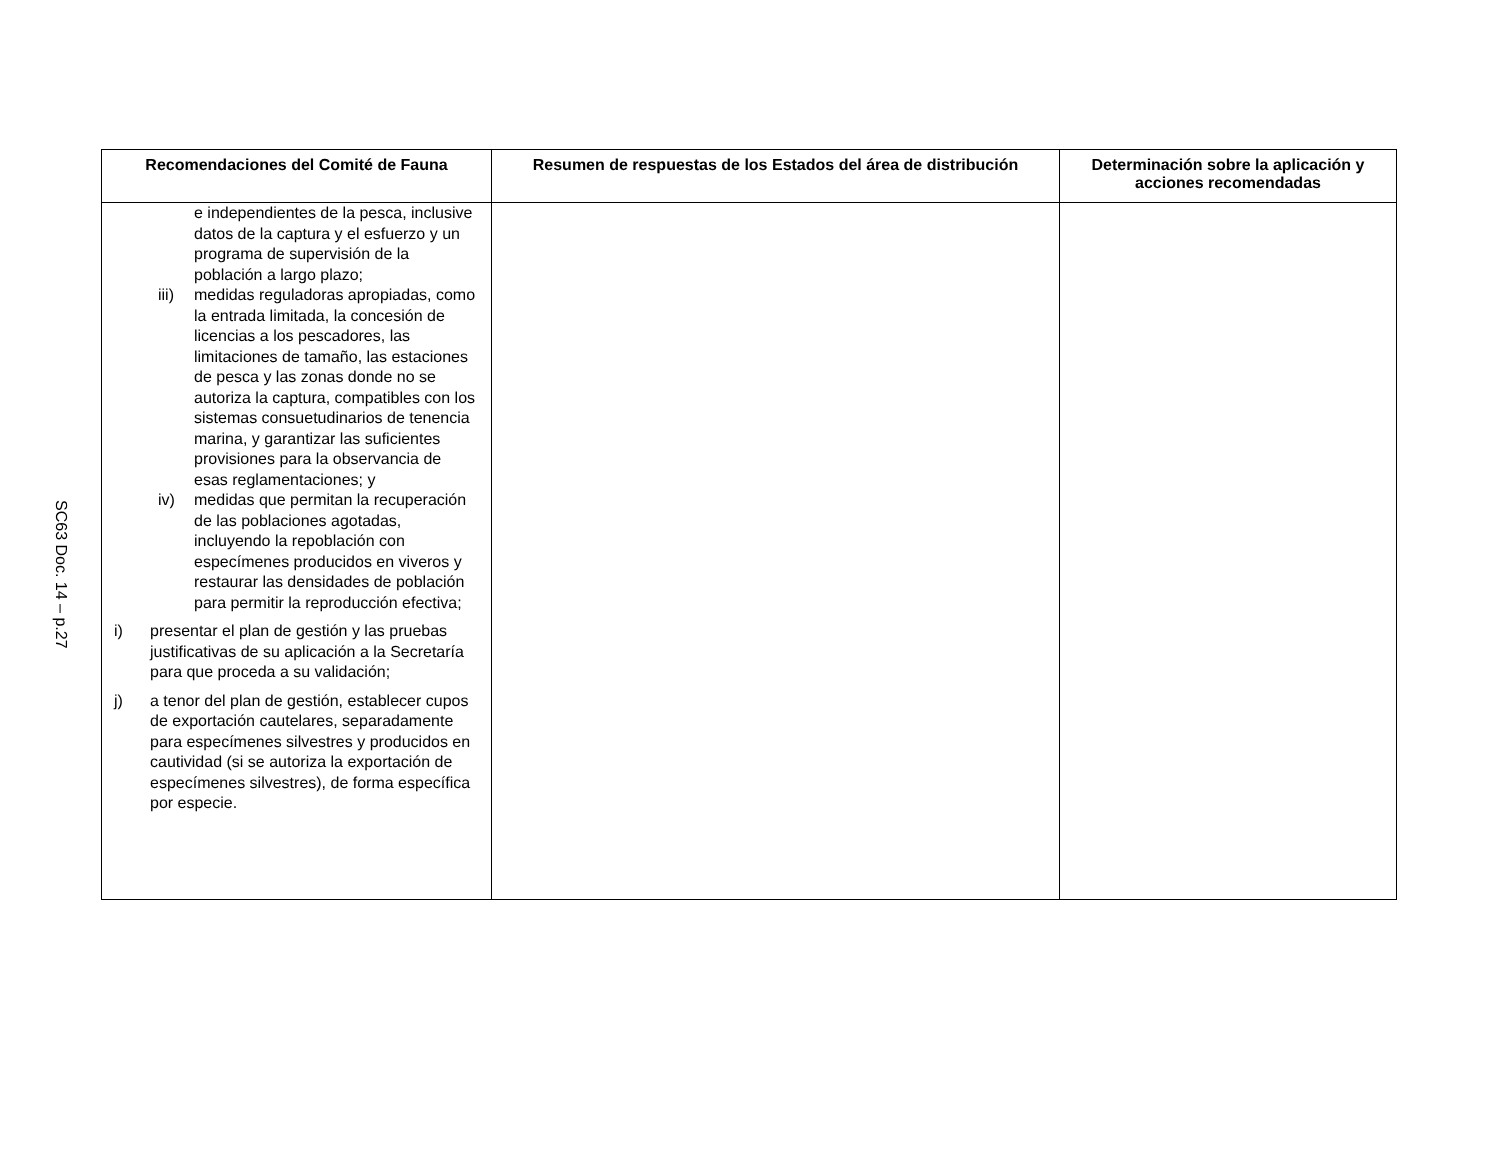SC63 Doc. 14 – p.27
| Recomendaciones del Comité de Fauna | Resumen de respuestas de los Estados del área de distribución | Determinación sobre la aplicación y acciones recomendadas |
| --- | --- | --- |
| e independientes de la pesca, inclusive datos de la captura y el esfuerzo y un programa de supervisión de la población a largo plazo; iii) medidas reguladoras apropiadas, como la entrada limitada, la concesión de licencias a los pescadores, las limitaciones de tamaño, las estaciones de pesca y las zonas donde no se autoriza la captura, compatibles con los sistemas consuetudinarios de tenencia marina, y garantizar las suficientes provisiones para la observancia de esas reglamentaciones; y iv) medidas que permitan la recuperación de las poblaciones agotadas, incluyendo la repoblación con especímenes producidos en viveros y restaurar las densidades de población para permitir la reproducción efectiva; i) presentar el plan de gestión y las pruebas justificativas de su aplicación a la Secretaría para que proceda a su validación; j) a tenor del plan de gestión, establecer cupos de exportación cautelares, separadamente para especímenes silvestres y producidos en cautividad (si se autoriza la exportación de especímenes silvestres), de forma específica por especie. | | |